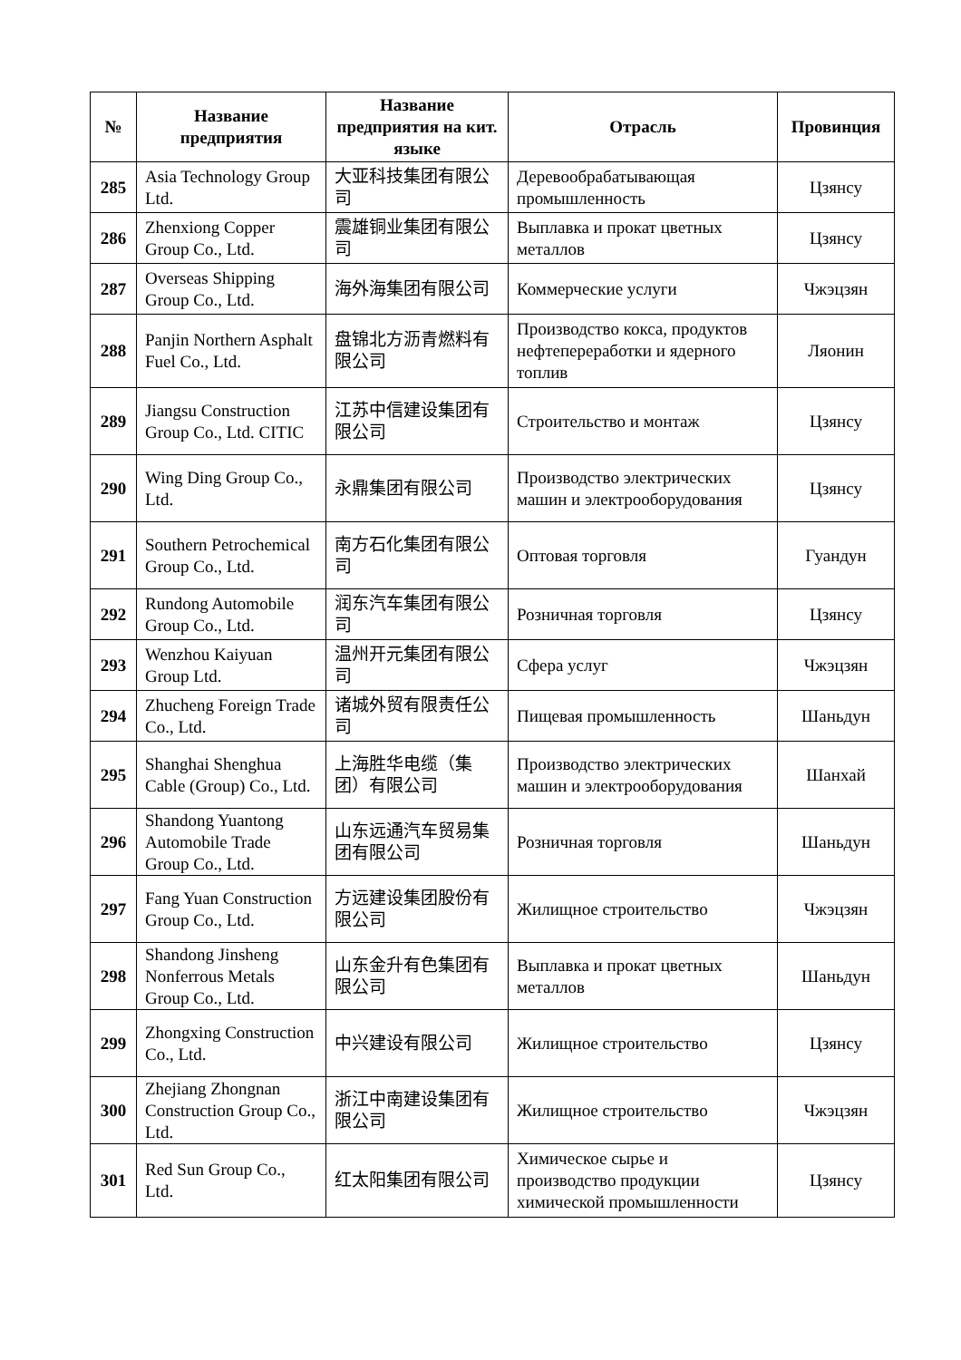| № | Название предприятия | Название предприятия на кит. языке | Отрасль | Провинция |
| --- | --- | --- | --- | --- |
| 285 | Asia Technology Group Ltd. | 大亚科技集团有限公司 | Деревообрабатывающая промышленность | Цзянсу |
| 286 | Zhenxiong Copper Group Co., Ltd. | 震雄铜业集团有限公司 | Выплавка и прокат цветных металлов | Цзянсу |
| 287 | Overseas Shipping Group Co., Ltd. | 海外海集团有限公司 | Коммерческие услуги | Чжэцзян |
| 288 | Panjin Northern Asphalt Fuel Co., Ltd. | 盘锦北方沥青燃料有限公司 | Производство кокса, продуктов нефтепереработки и ядерного топлив | Ляонин |
| 289 | Jiangsu Construction Group Co., Ltd. CITIC | 江苏中信建设集团有限公司 | Строительство и монтаж | Цзянсу |
| 290 | Wing Ding Group Co., Ltd. | 永鼎集团有限公司 | Производство электрических машин и электрооборудования | Цзянсу |
| 291 | Southern Petrochemical Group Co., Ltd. | 南方石化集团有限公司 | Оптовая торговля | Гуандун |
| 292 | Rundong Automobile Group Co., Ltd. | 润东汽车集团有限公司 | Розничная торговля | Цзянсу |
| 293 | Wenzhou Kaiyuan Group Ltd. | 温州开元集团有限公司 | Сфера услуг | Чжэцзян |
| 294 | Zhucheng Foreign Trade Co., Ltd. | 诸城外贸有限责任公司 | Пищевая промышленность | Шаньдун |
| 295 | Shanghai Shenghua Cable (Group) Co., Ltd. | 上海胜华电缆（集团）有限公司 | Производство электрических машин и электрооборудования | Шанхай |
| 296 | Shandong Yuantong Automobile Trade Group Co., Ltd. | 山东远通汽车贸易集团有限公司 | Розничная торговля | Шаньдун |
| 297 | Fang Yuan Construction Group Co., Ltd. | 方远建设集团股份有限公司 | Жилищное строительство | Чжэцзян |
| 298 | Shandong Jinsheng Nonferrous Metals Group Co., Ltd. | 山东金升有色集团有限公司 | Выплавка и прокат цветных металлов | Шаньдун |
| 299 | Zhongxing Construction Co., Ltd. | 中兴建设有限公司 | Жилищное строительство | Цзянсу |
| 300 | Zhejiang Zhongnan Construction Group Co., Ltd. | 浙江中南建设集团有限公司 | Жилищное строительство | Чжэцзян |
| 301 | Red Sun Group Co., Ltd. | 红太阳集团有限公司 | Химическое сырье и производство продукции химической промышленности | Цзянсу |